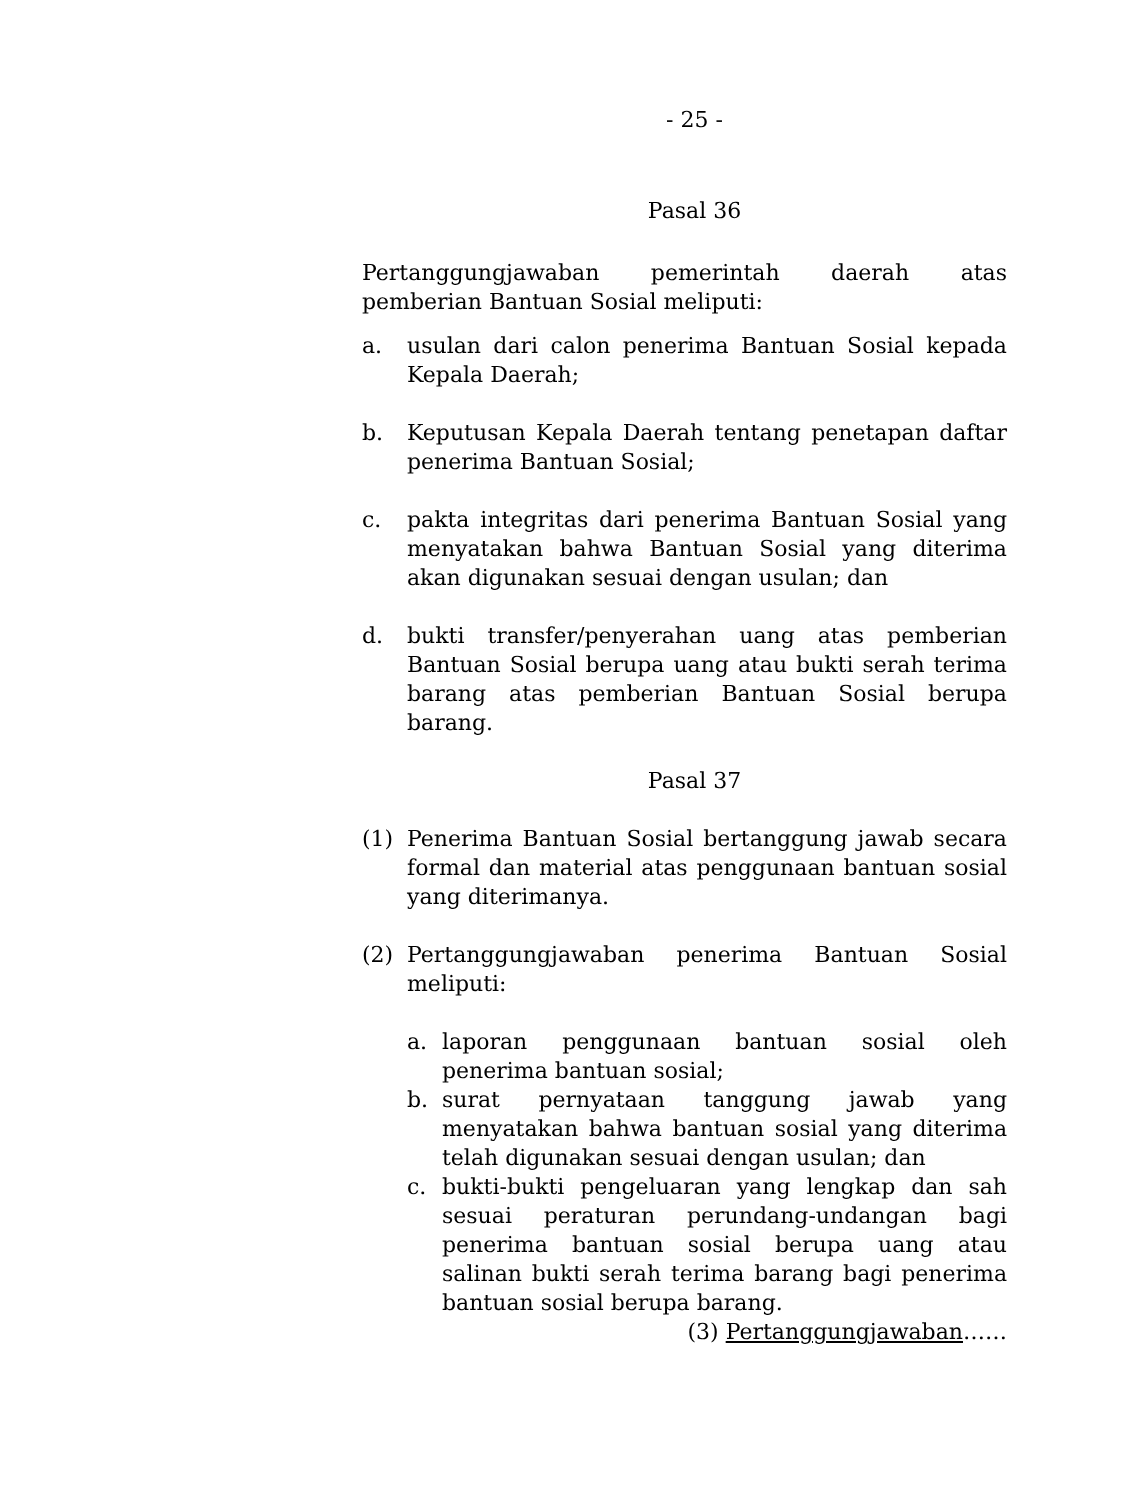- 25 -
Pasal 36
Pertanggungjawaban pemerintah daerah atas
pemberian Bantuan Sosial meliputi:
a. usulan dari calon penerima Bantuan Sosial kepada Kepala Daerah;
b. Keputusan Kepala Daerah tentang penetapan daftar penerima Bantuan Sosial;
c. pakta integritas dari penerima Bantuan Sosial yang menyatakan bahwa Bantuan Sosial yang diterima akan digunakan sesuai dengan usulan; dan
d. bukti transfer/penyerahan uang atas pemberian Bantuan Sosial berupa uang atau bukti serah terima barang atas pemberian Bantuan Sosial berupa barang.
Pasal 37
(1) Penerima Bantuan Sosial bertanggung jawab secara formal dan material atas penggunaan bantuan sosial yang diterimanya.
(2) Pertanggungjawaban penerima Bantuan Sosial meliputi:
a. laporan penggunaan bantuan sosial oleh penerima bantuan sosial;
b. surat pernyataan tanggung jawab yang menyatakan bahwa bantuan sosial yang diterima telah digunakan sesuai dengan usulan; dan
c. bukti-bukti pengeluaran yang lengkap dan sah sesuai peraturan perundang-undangan bagi penerima bantuan sosial berupa uang atau salinan bukti serah terima barang bagi penerima bantuan sosial berupa barang.
(3) Pertanggungjawaban……